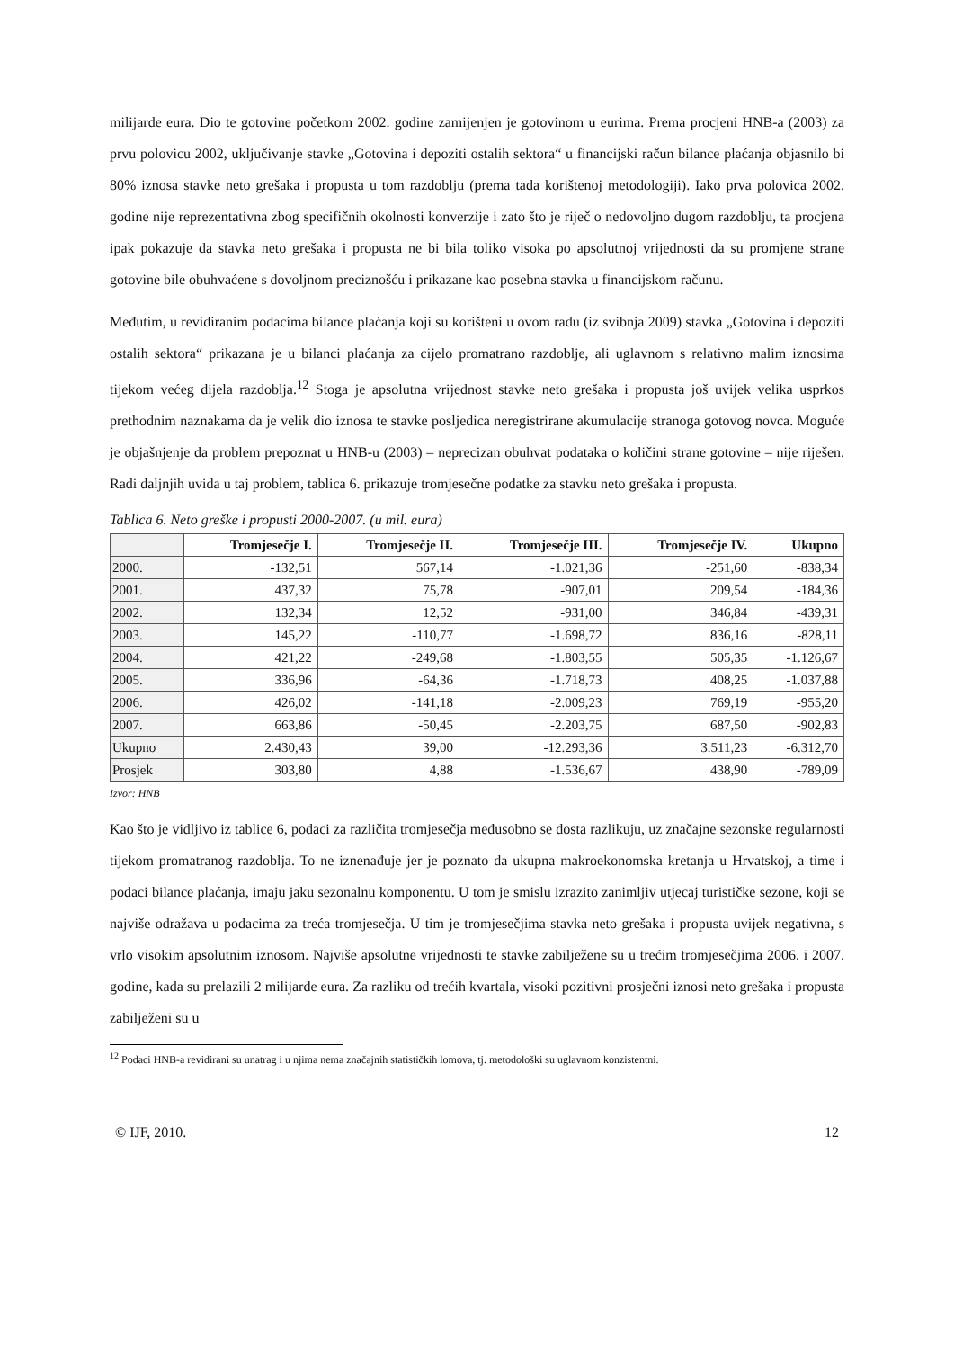milijarde eura. Dio te gotovine početkom 2002. godine zamijenjen je gotovinom u eurima. Prema procjeni HNB-a (2003) za prvu polovicu 2002, uključivanje stavke „Gotovina i depoziti ostalih sektora“ u financijski račun bilance plaćanja objasnilo bi 80% iznosa stavke neto grešaka i propusta u tom razdoblju (prema tada korištenoj metodologiji). Iako prva polovica 2002. godine nije reprezentativna zbog specifičnih okolnosti konverzije i zato što je riječ o nedovoljno dugom razdoblju, ta procjena ipak pokazuje da stavka neto grešaka i propusta ne bi bila toliko visoka po apsolutnoj vrijednosti da su promjene strane gotovine bile obuhvaćene s dovoljnom preciznošću i prikazane kao posebna stavka u financijskom računu.
Međutim, u revidiranim podacima bilance plaćanja koji su korišteni u ovom radu (iz svibnja 2009) stavka „Gotovina i depoziti ostalih sektora“ prikazana je u bilanci plaćanja za cijelo promatrano razdoblje, ali uglavnom s relativno malim iznosima tijekom većeg dijela razdoblja.<sup>12</sup> Stoga je apsolutna vrijednost stavke neto grešaka i propusta još uvijek velika usprkos prethodnim naznakama da je velik dio iznosa te stavke posljedica neregistrirane akumulacije stranoga gotovog novca. Moguće je objašnjenje da problem prepoznat u HNB-u (2003) – neprecizan obuhvat podataka o količini strane gotovine – nije riješen. Radi daljnjih uvida u taj problem, tablica 6. prikazuje tromjesečne podatke za stavku neto grešaka i propusta.
Tablica 6. Neto greške i propusti 2000-2007. (u mil. eura)
| | Tromjesečje I. | Tromjesečje II. | Tromjesečje III. | Tromjesečje IV. | Ukupno |
| 2000. | -132,51 | 567,14 | -1.021,36 | -251,60 | -838,34 |
| 2001. | 437,32 | 75,78 | -907,01 | 209,54 | -184,36 |
| 2002. | 132,34 | 12,52 | -931,00 | 346,84 | -439,31 |
| 2003. | 145,22 | -110,77 | -1.698,72 | 836,16 | -828,11 |
| 2004. | 421,22 | -249,68 | -1.803,55 | 505,35 | -1.126,67 |
| 2005. | 336,96 | -64,36 | -1.718,73 | 408,25 | -1.037,88 |
| 2006. | 426,02 | -141,18 | -2.009,23 | 769,19 | -955,20 |
| 2007. | 663,86 | -50,45 | -2.203,75 | 687,50 | -902,83 |
| Ukupno | 2.430,43 | 39,00 | -12.293,36 | 3.511,23 | -6.312,70 |
| Prosjek | 303,80 | 4,88 | -1.536,67 | 438,90 | -789,09 |
Izvor: HNB
Kao što je vidljivo iz tablice 6, podaci za različita tromjesečja međusobno se dosta razlikuju, uz značajne sezonske regularnosti tijekom promatranog razdoblja. To ne iznenađuje jer je poznato da ukupna makroekonomska kretanja u Hrvatskoj, a time i podaci bilance plaćanja, imaju jaku sezonalnu komponentu. U tom je smislu izrazito zanimljiv utjecaj turističke sezone, koji se najviše odražava u podacima za treća tromjesečja. U tim je tromjesečjima stavka neto grešaka i propusta uvijek negativna, s vrlo visokim apsolutnim iznosom. Najviše apsolutne vrijednosti te stavke zabilježene su u trećim tromjesečjima 2006. i 2007. godine, kada su prelazili 2 milijarde eura. Za razliku od trećih kvartala, visoki pozitivni prosječni iznosi neto grešaka i propusta zabilježeni su u
<sup>12</sup> Podaci HNB-a revidirani su unatrag i u njima nema značajnih statističkih lomova, tj. metodološki su uglavnom konzistentni.
© IJF, 2010. 12